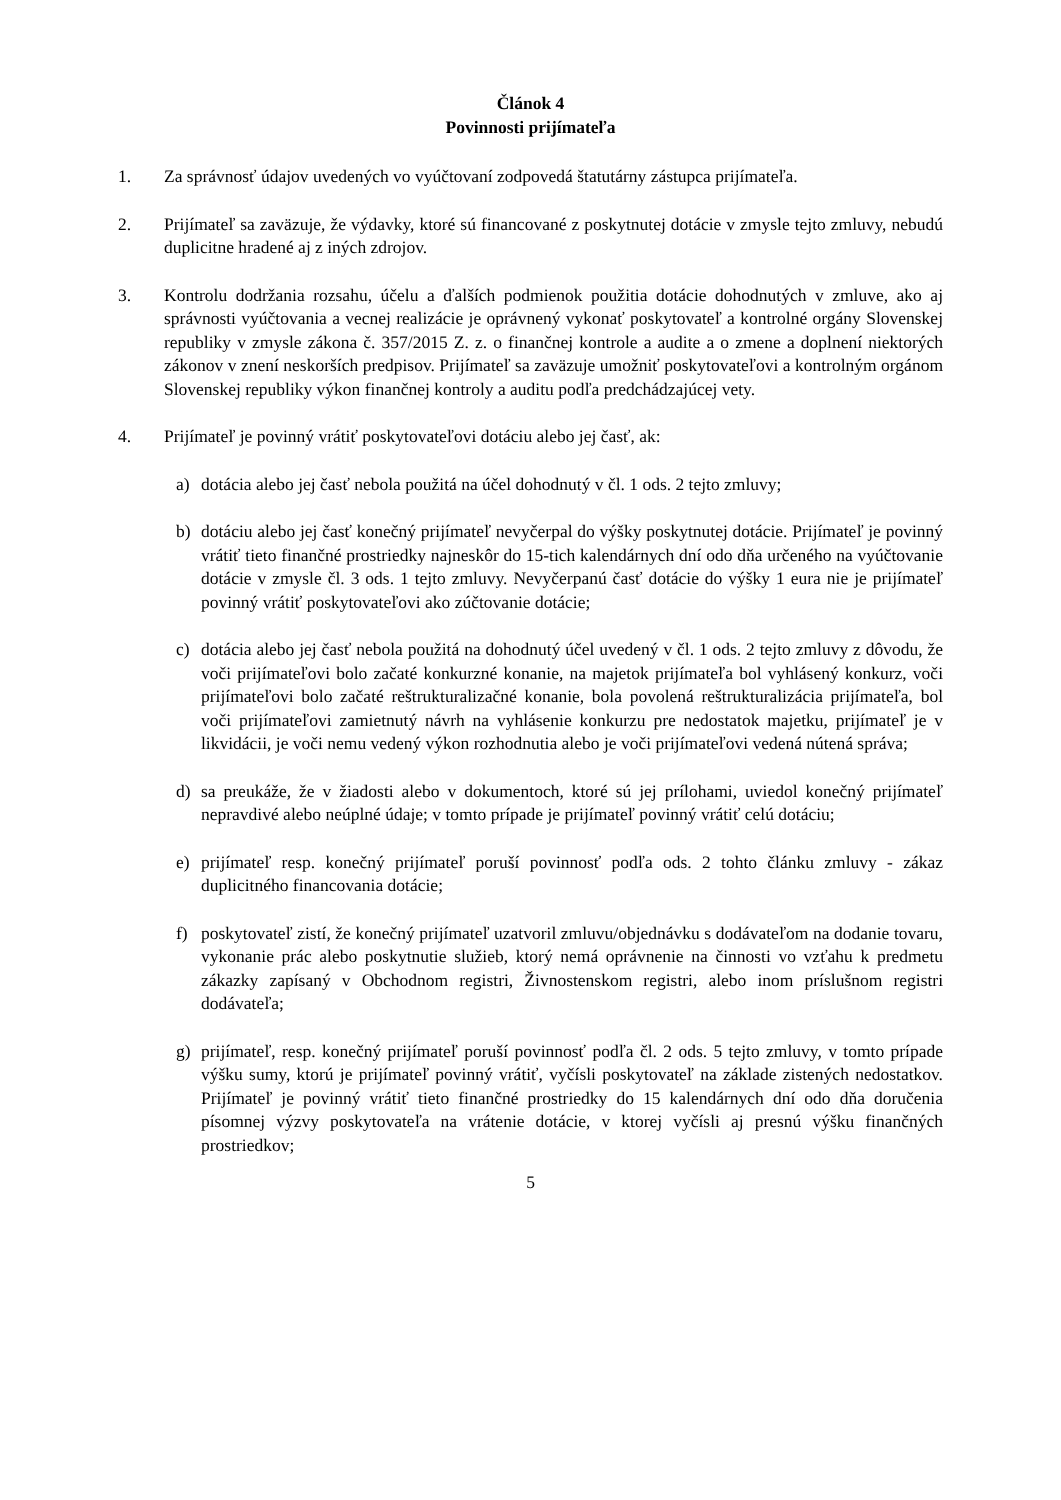Článok 4
Povinnosti prijímateľa
1. Za správnosť údajov uvedených vo vyúčtovaní zodpovedá štatutárny zástupca prijímateľa.
2. Prijímateľ sa zaväzuje, že výdavky, ktoré sú financované z poskytnutej dotácie v zmysle tejto zmluvy, nebudú duplicitne hradené aj z iných zdrojov.
3. Kontrolu dodržania rozsahu, účelu a ďalších podmienok použitia dotácie dohodnutých v zmluve, ako aj správnosti vyúčtovania a vecnej realizácie je oprávnený vykonať poskytovateľ a kontrolné orgány Slovenskej republiky v zmysle zákona č. 357/2015 Z. z. o finančnej kontrole a audite a o zmene a doplnení niektorých zákonov v znení neskorších predpisov. Prijímateľ sa zaväzuje umožniť poskytovateľovi a kontrolným orgánom Slovenskej republiky výkon finančnej kontroly a auditu podľa predchádzajúcej vety.
4. Prijímateľ je povinný vrátiť poskytovateľovi dotáciu alebo jej časť, ak:
a) dotácia alebo jej časť nebola použitá na účel dohodnutý v čl. 1 ods. 2 tejto zmluvy;
b) dotáciu alebo jej časť konečný prijímateľ nevyčerpal do výšky poskytnutej dotácie. Prijímateľ je povinný vrátiť tieto finančné prostriedky najneskôr do 15-tich kalendárnych dní odo dňa určeného na vyúčtovanie dotácie v zmysle čl. 3 ods. 1 tejto zmluvy. Nevyčerpanú časť dotácie do výšky 1 eura nie je prijímateľ povinný vrátiť poskytovateľovi ako zúčtovanie dotácie;
c) dotácia alebo jej časť nebola použitá na dohodnutý účel uvedený v čl. 1 ods. 2 tejto zmluvy z dôvodu, že voči prijímateľovi bolo začaté konkurzné konanie, na majetok prijímateľa bol vyhlásený konkurz, voči prijímateľovi bolo začaté reštrukturalizačné konanie, bola povolená reštrukturalizácia prijímateľa, bol voči prijímateľovi zamietnutý návrh na vyhlásenie konkurzu pre nedostatok majetku, prijímateľ je v likvidácii, je voči nemu vedený výkon rozhodnutia alebo je voči prijímateľovi vedená nútená správa;
d) sa preukáže, že v žiadosti alebo v dokumentoch, ktoré sú jej prílohami, uviedol konečný prijímateľ nepravdivé alebo neúplné údaje; v tomto prípade je prijímateľ povinný vrátiť celú dotáciu;
e) prijímateľ resp. konečný prijímateľ poruší povinnosť podľa ods. 2 tohto článku zmluvy - zákaz duplicitného financovania dotácie;
f) poskytovateľ zistí, že konečný prijímateľ uzatvoril zmluvu/objednávku s dodávateľom na dodanie tovaru, vykonanie prác alebo poskytnutie služieb, ktorý nemá oprávnenie na činnosti vo vzťahu k predmetu zákazky zapísaný v Obchodnom registri, Živnostenskom registri, alebo inom príslušnom registri dodávateľa;
g) prijímateľ, resp. konečný prijímateľ poruší povinnosť podľa čl. 2 ods. 5 tejto zmluvy, v tomto prípade výšku sumy, ktorú je prijímateľ povinný vrátiť, vyčísli poskytovateľ na základe zistených nedostatkov. Prijímateľ je povinný vrátiť tieto finančné prostriedky do 15 kalendárnych dní odo dňa doručenia písomnej výzvy poskytovateľa na vrátenie dotácie, v ktorej vyčísli aj presnú výšku finančných prostriedkov;
5